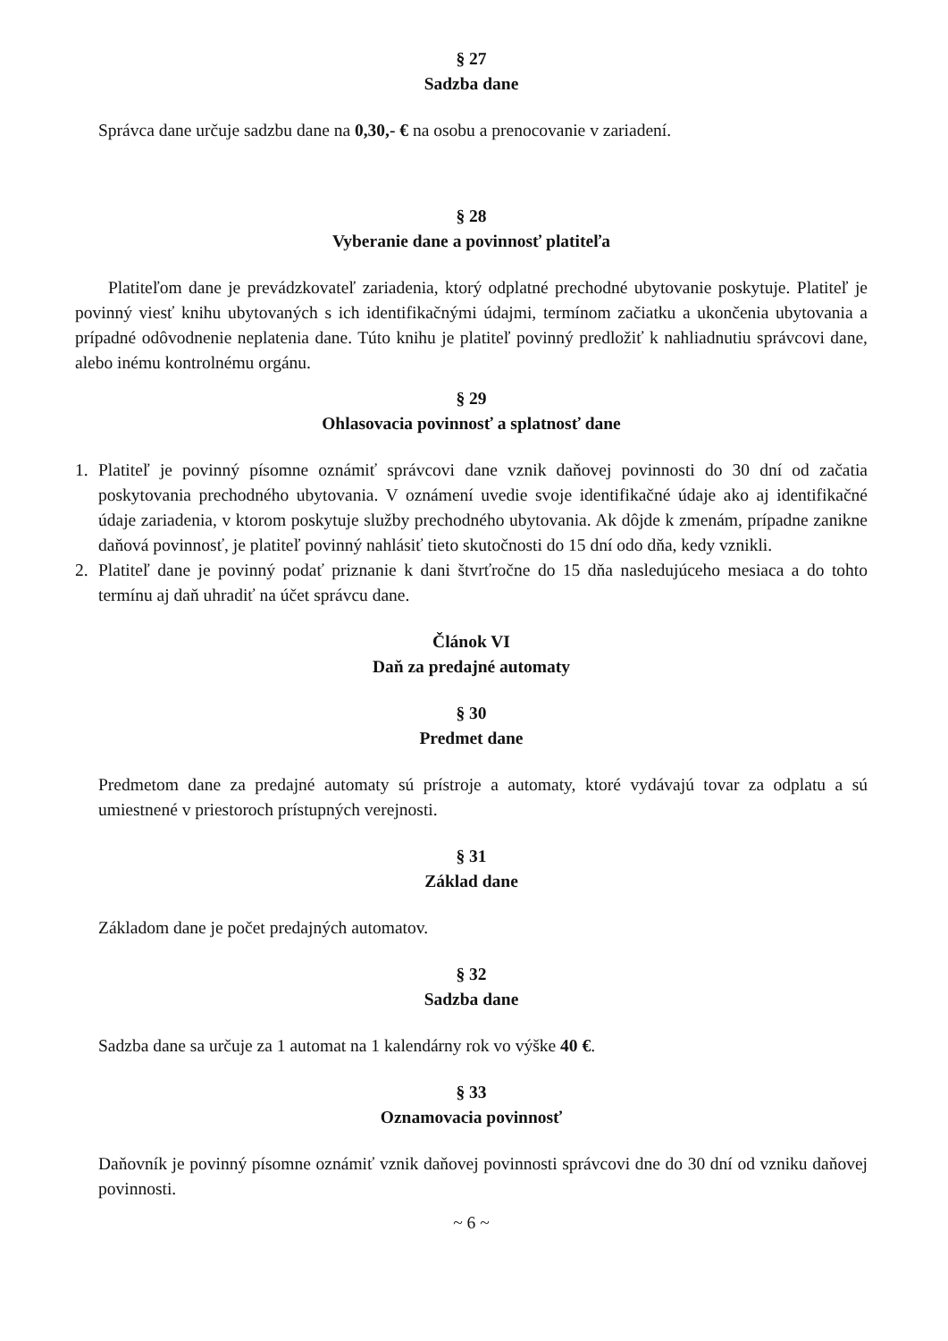§ 27
Sadzba dane
Správca dane určuje sadzbu dane na 0,30,- € na osobu a prenocovanie v zariadení.
§ 28
Vyberanie dane a povinnosť platiteľa
Platiteľom dane je prevádzkovateľ zariadenia, ktorý odplatné prechodné ubytovanie poskytuje. Platiteľ je povinný viesť knihu ubytovaných s ich identifikačnými údajmi, termínom začiatku a ukončenia ubytovania a prípadné odôvodnenie neplatenia dane. Túto knihu je platiteľ povinný predložiť k nahliadnutiu správcovi dane, alebo inému kontrolnému orgánu.
§ 29
Ohlasovacia povinnosť a splatnosť dane
1. Platiteľ je povinný písomne oznámiť správcovi dane vznik daňovej povinnosti do 30 dní od začatia poskytovania prechodného ubytovania. V oznámení uvedie svoje identifikačné údaje ako aj identifikačné údaje zariadenia, v ktorom poskytuje služby prechodného ubytovania. Ak dôjde k zmenám, prípadne zanikne daňová povinnosť, je platiteľ povinný nahlásiť tieto skutočnosti do 15 dní odo dňa, kedy vznikli.
2. Platiteľ dane je povinný podať priznanie k dani štvrťročne do 15 dňa nasledujúceho mesiaca a do tohto termínu aj daň uhradiť na účet správcu dane.
Článok VI
Daň za predajné automaty
§ 30
Predmet dane
Predmetom dane za predajné automaty sú prístroje a automaty, ktoré vydávajú tovar za odplatu a sú umiestnené v priestoroch prístupných verejnosti.
§ 31
Základ dane
Základom dane je počet predajných automatov.
§ 32
Sadzba dane
Sadzba dane sa určuje za 1 automat na 1 kalendárny rok vo výške 40 €.
§ 33
Oznamovacia povinnosť
Daňovník je povinný písomne oznámiť vznik daňovej povinnosti správcovi dne do 30 dní od vzniku daňovej povinnosti.
~ 6 ~